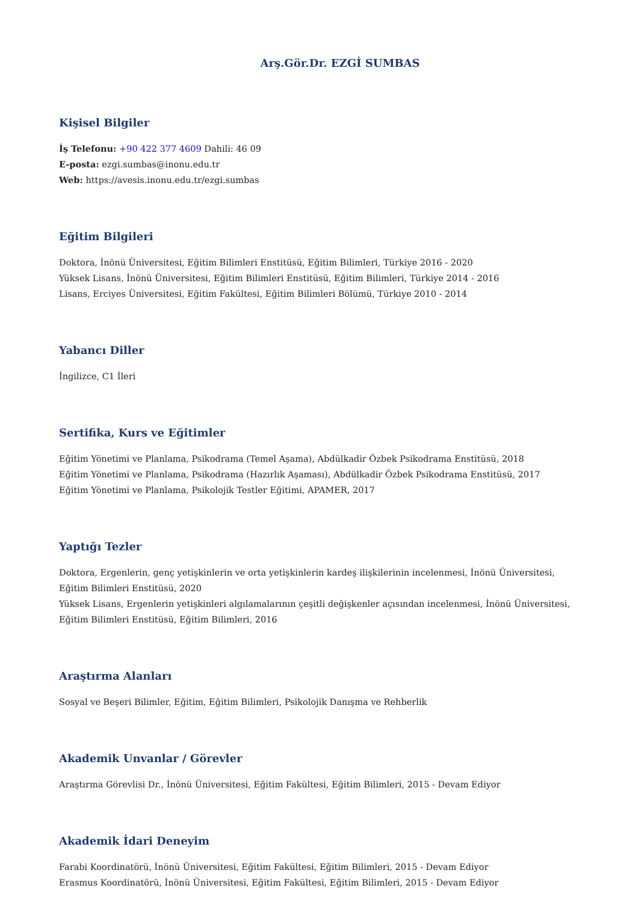Arş.Gör.Dr. EZGİ SUMBAS
Kişisel Bilgiler
İş Telefonu: +90 422 377 4609 Dahili: 46 09
E-posta: ezgi.sumbas@inonu.edu.tr
Web: https://avesis.inonu.edu.tr/ezgi.sumbas
Eğitim Bilgileri
Doktora, İnönü Üniversitesi, Eğitim Bilimleri Enstitüsü, Eğitim Bilimleri, Türkiye 2016 - 2020
Yüksek Lisans, İnönü Üniversitesi, Eğitim Bilimleri Enstitüsü, Eğitim Bilimleri, Türkiye 2014 - 2016
Lisans, Erciyes Üniversitesi, Eğitim Fakültesi, Eğitim Bilimleri Bölümü, Türkiye 2010 - 2014
Yabancı Diller
İngilizce, C1 İleri
Sertifika, Kurs ve Eğitimler
Eğitim Yönetimi ve Planlama, Psikodrama (Temel Aşama), Abdülkadir Özbek Psikodrama Enstitüsü, 2018
Eğitim Yönetimi ve Planlama, Psikodrama (Hazırlık Aşaması), Abdülkadir Özbek Psikodrama Enstitüsü, 2017
Eğitim Yönetimi ve Planlama, Psikolojik Testler Eğitimi, APAMER, 2017
Yaptığı Tezler
Doktora, Ergenlerin, genç yetişkinlerin ve orta yetişkinlerin kardeş ilişkilerinin incelenmesi, İnönü Üniversitesi, Eğitim Bilimleri Enstitüsü, 2020
Yüksek Lisans, Ergenlerin yetişkinleri algılamalarının çeşitli değişkenler açısından incelenmesi, İnönü Üniversitesi, Eğitim Bilimleri Enstitüsü, Eğitim Bilimleri, 2016
Araştırma Alanları
Sosyal ve Beşeri Bilimler, Eğitim, Eğitim Bilimleri, Psikolojik Danışma ve Rehberlik
Akademik Unvanlar / Görevler
Araştırma Görevlisi Dr., İnönü Üniversitesi, Eğitim Fakültesi, Eğitim Bilimleri, 2015 - Devam Ediyor
Akademik İdari Deneyim
Farabi Koordinatörü, İnönü Üniversitesi, Eğitim Fakültesi, Eğitim Bilimleri, 2015 - Devam Ediyor
Erasmus Koordinatörü, İnönü Üniversitesi, Eğitim Fakültesi, Eğitim Bilimleri, 2015 - Devam Ediyor